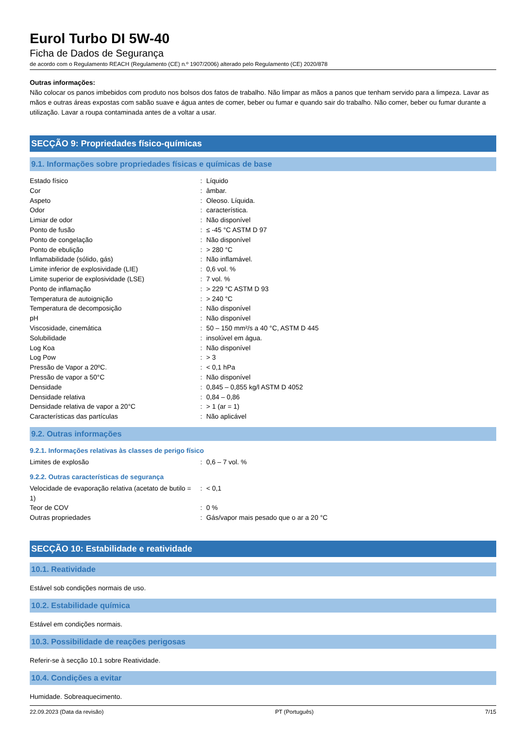Eurol Turbo DI 5W-40
Ficha de Dados de Segurança
de acordo com o Regulamento REACH (Regulamento (CE) n.º 1907/2006) alterado pelo Regulamento (CE) 2020/878
Outras informações:
Não colocar os panos imbebidos com produto nos bolsos dos fatos de trabalho. Não limpar as mãos a panos que tenham servido para a limpeza. Lavar as mãos e outras áreas expostas com sabão suave e água antes de comer, beber ou fumar e quando sair do trabalho. Não comer, beber ou fumar durante a utilização. Lavar a roupa contaminada antes de a voltar a usar.
SECÇÃO 9: Propriedades físico-químicas
9.1. Informações sobre propriedades físicas e químicas de base
| Estado físico | : | Líquido |
| Cor | : | âmbar. |
| Aspeto | : | Oleoso. Líquida. |
| Odor | : | característica. |
| Limiar de odor | : | Não disponível |
| Ponto de fusão | : | ≤ -45 °C ASTM D 97 |
| Ponto de congelação | : | Não disponível |
| Ponto de ebulição | : | > 280 °C |
| Inflamabilidade (sólido, gás) | : | Não inflamável. |
| Limite inferior de explosividade (LIE) | : | 0,6 vol. % |
| Limite superior de explosividade (LSE) | : | 7 vol. % |
| Ponto de inflamação | : | > 229 °C ASTM D 93 |
| Temperatura de autoignição | : | > 240 °C |
| Temperatura de decomposição | : | Não disponível |
| pH | : | Não disponível |
| Viscosidade, cinemática | : | 50 – 150 mm²/s a 40 °C, ASTM D 445 |
| Solubilidade | : | insolúvel em água. |
| Log Koa | : | Não disponível |
| Log Pow | : | > 3 |
| Pressão de Vapor a 20ºC. | : | < 0,1 hPa |
| Pressão de vapor a 50°C | : | Não disponível |
| Densidade | : | 0,845 – 0,855 kg/l ASTM D 4052 |
| Densidade relativa | : | 0,84 – 0,86 |
| Densidade relativa de vapor a 20°C | : | > 1 (ar = 1) |
| Características das partículas | : | Não aplicável |
9.2. Outras informações
9.2.1. Informações relativas às classes de perigo físico
| Limites de explosão | : | 0,6 – 7 vol. % |
9.2.2. Outras características de segurança
| Velocidade de evaporação relativa (acetato de butilo = 1) | : | < 0,1 |
| Teor de COV | : | 0 % |
| Outras propriedades | : | Gás/vapor mais pesado que o ar a 20 °C |
SECÇÃO 10: Estabilidade e reatividade
10.1. Reatividade
Estável sob condições normais de uso.
10.2. Estabilidade química
Estável em condições normais.
10.3. Possibilidade de reações perigosas
Referir-se à secção 10.1 sobre Reatividade.
10.4. Condições a evitar
Humidade. Sobreaquecimento.
22.09.2023 (Data da revisão) PT (Português) 7/15